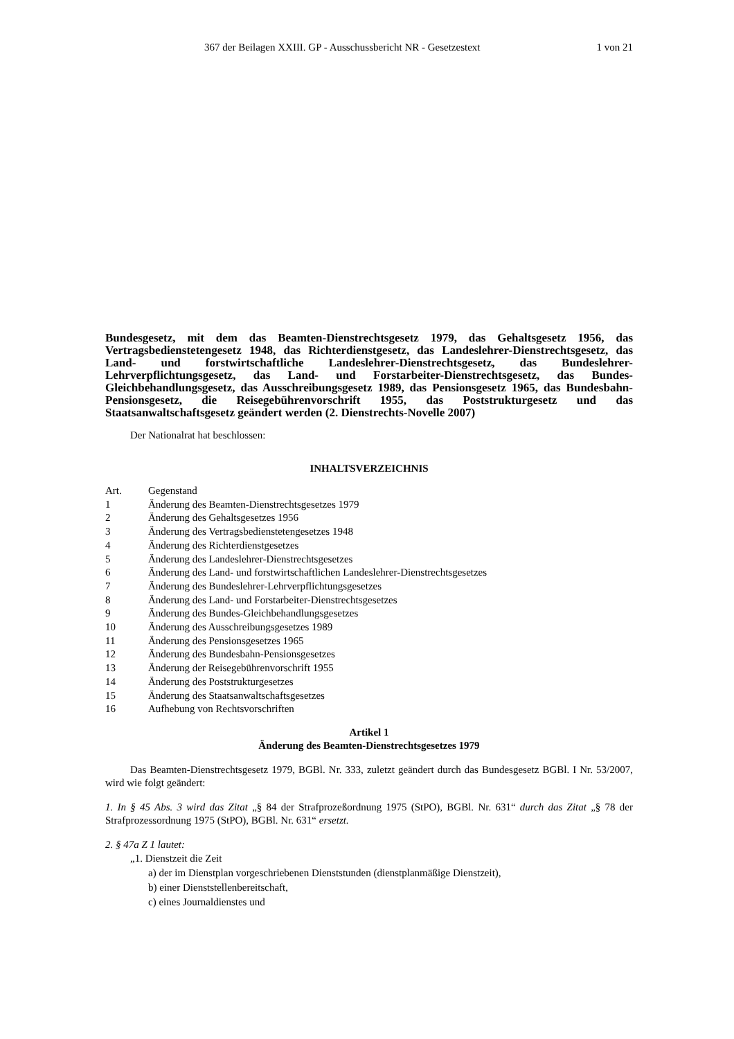367 der Beilagen XXIII. GP - Ausschussbericht NR - Gesetzestext 1 von 21
Bundesgesetz, mit dem das Beamten-Dienstrechtsgesetz 1979, das Gehaltsgesetz 1956, das Vertragsbedienstetengesetz 1948, das Richterdienstgesetz, das Landeslehrer-Dienstrechtsgesetz, das Land- und forstwirtschaftliche Landeslehrer-Dienstrechtsgesetz, das Bundeslehrer-Lehrverpflichtungsgesetz, das Land- und Forstarbeiter-Dienstrechtsgesetz, das Bundes-Gleichbehandlungsgesetz, das Ausschreibungsgesetz 1989, das Pensionsgesetz 1965, das Bundesbahn-Pensionsgesetz, die Reisegebührenvorschrift 1955, das Poststrukturgesetz und das Staatsanwaltschaftsgesetz geändert werden (2. Dienstrechts-Novelle 2007)
Der Nationalrat hat beschlossen:
INHALTSVERZEICHNIS
| Art. | Gegenstand |
| 1 | Änderung des Beamten-Dienstrechtsgesetzes 1979 |
| 2 | Änderung des Gehaltsgesetzes 1956 |
| 3 | Änderung des Vertragsbedienstetengesetzes 1948 |
| 4 | Änderung des Richterdienstgesetzes |
| 5 | Änderung des Landeslehrer-Dienstrechtsgesetzes |
| 6 | Änderung des Land- und forstwirtschaftlichen Landeslehrer-Dienstrechtsgesetzes |
| 7 | Änderung des Bundeslehrer-Lehrverpflichtungsgesetzes |
| 8 | Änderung des Land- und Forstarbeiter-Dienstrechtsgesetzes |
| 9 | Änderung des Bundes-Gleichbehandlungsgesetzes |
| 10 | Änderung des Ausschreibungsgesetzes 1989 |
| 11 | Änderung des Pensionsgesetzes 1965 |
| 12 | Änderung des Bundesbahn-Pensionsgesetzes |
| 13 | Änderung der Reisegebührenvorschrift 1955 |
| 14 | Änderung des Poststrukturgesetzes |
| 15 | Änderung des Staatsanwaltschaftsgesetzes |
| 16 | Aufhebung von Rechtsvorschriften |
Artikel 1
Änderung des Beamten-Dienstrechtsgesetzes 1979
Das Beamten-Dienstrechtsgesetz 1979, BGBl. Nr. 333, zuletzt geändert durch das Bundesgesetz BGBl. I Nr. 53/2007, wird wie folgt geändert:
1. In § 45 Abs. 3 wird das Zitat „§ 84 der Strafprozeßordnung 1975 (StPO), BGBl. Nr. 631“ durch das Zitat „§ 78 der Strafprozessordnung 1975 (StPO), BGBl. Nr. 631“ ersetzt.
2. § 47a Z 1 lautet:
„1. Dienstzeit die Zeit
a) der im Dienstplan vorgeschriebenen Dienststunden (dienstplanmäßige Dienstzeit),
b) einer Dienststellenbereitschaft,
c) eines Journaldienstes und